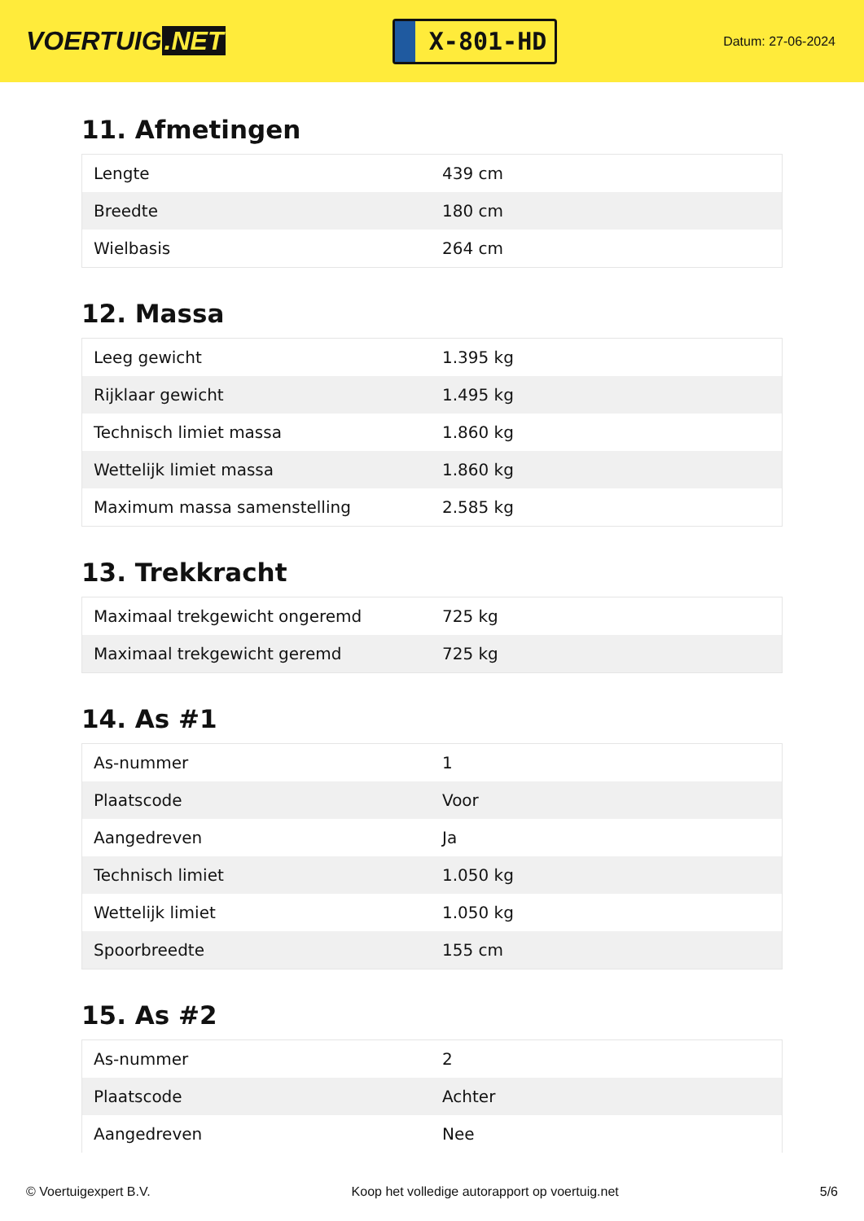VOERTUIG.NET
X-801-HD
Datum: 27-06-2024
11. Afmetingen
| Lengte | 439 cm |
| Breedte | 180 cm |
| Wielbasis | 264 cm |
12. Massa
| Leeg gewicht | 1.395 kg |
| Rijklaar gewicht | 1.495 kg |
| Technisch limiet massa | 1.860 kg |
| Wettelijk limiet massa | 1.860 kg |
| Maximum massa samenstelling | 2.585 kg |
13. Trekkracht
| Maximaal trekgewicht ongeremd | 725 kg |
| Maximaal trekgewicht geremd | 725 kg |
14. As #1
| As-nummer | 1 |
| Plaatscode | Voor |
| Aangedreven | Ja |
| Technisch limiet | 1.050 kg |
| Wettelijk limiet | 1.050 kg |
| Spoorbreedte | 155 cm |
15. As #2
| As-nummer | 2 |
| Plaatscode | Achter |
| Aangedreven | Nee |
© Voertuigexpert B.V. Koop het volledige autorapport op voertuig.net 5/6